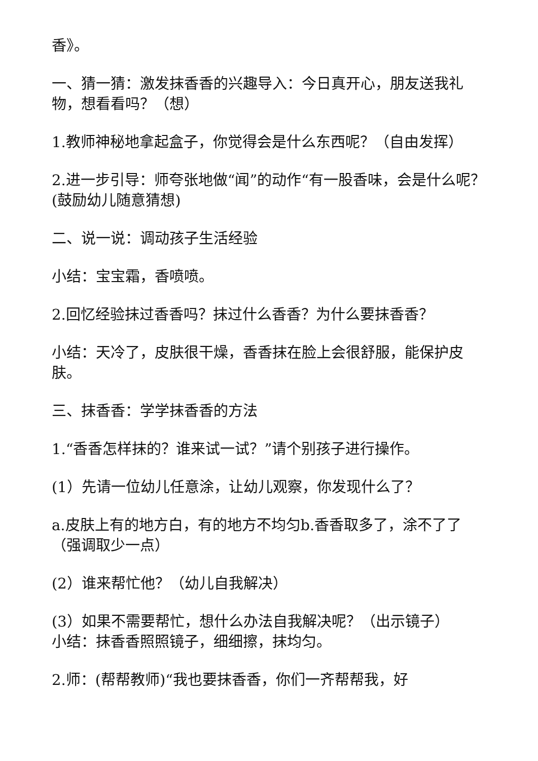香》。
一、猜一猜：激发抹香香的兴趣导入：今日真开心，朋友送我礼物，想看看吗？（想）
1.教师神秘地拿起盒子，你觉得会是什么东西呢？（自由发挥）
2.进一步引导：师夸张地做“闻”的动作“有一股香味，会是什么呢？(鼓励幼儿随意猜想)
二、说一说：调动孩子生活经验
小结：宝宝霜，香喷喷。
2.回忆经验抹过香香吗？抹过什么香香？为什么要抹香香？
小结：天冷了，皮肤很干燥，香香抹在脸上会很舒服，能保护皮肤。
三、抹香香：学学抹香香的方法
1.“香香怎样抹的？谁来试一试？”请个别孩子进行操作。
(1）先请一位幼儿任意涂，让幼儿观察，你发现什么了？
a.皮肤上有的地方白，有的地方不均匀b.香香取多了，涂不了了（强调取少一点）
(2）谁来帮忙他？（幼儿自我解决）
(3）如果不需要帮忙，想什么办法自我解决呢？（出示镜子）
小结：抹香香照照镜子，细细擦，抹均匀。
2.师：(帮帮教师)“我也要抹香香，你们一齐帮帮我，好